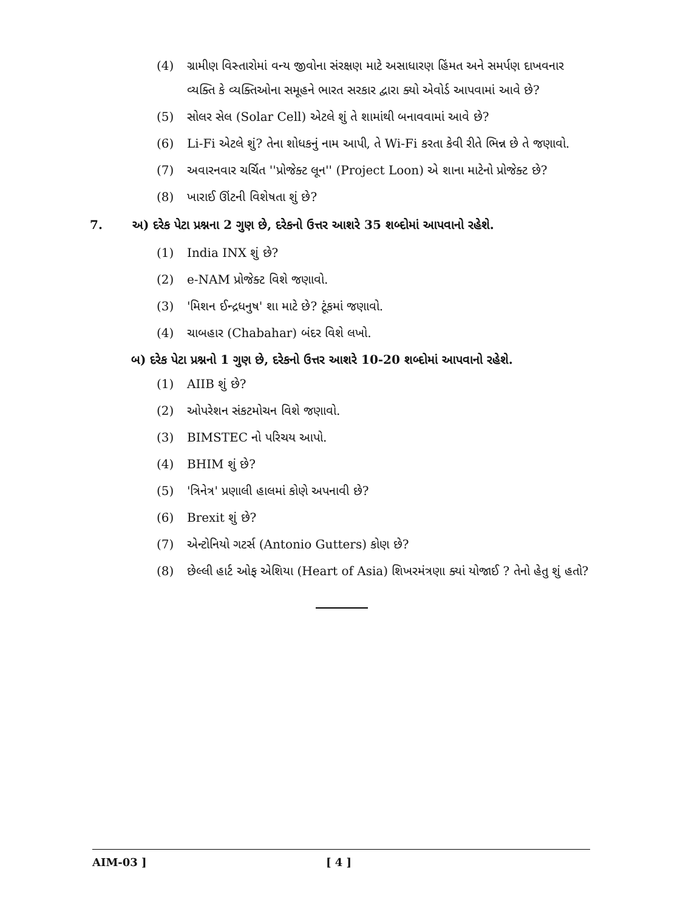(4) ગ્રામીણ વિસ્તારોમાં વન્ય જીવોના સંરક્ષણ માટે અસાધારણ હિંમત અને સમર્પણ દાખવનાર વ્યક્તિ કે વ્યક્તિઓના સમૂહને ભારત સરકાર દ્વારા ક્યો એવોર્ડ આપવામાં આવે છે?
(5) સોલર સેલ (Solar Cell) એટલે શું તે શામાંથી બનાવવામાં આવે છે?
(6) Li-Fi એટલે શું? તેના શોધકનું નામ આપી, તે Wi-Fi કરતા કેવી રીતે ભિન્ન છે તે જણાવો.
(7) અવારનવાર ચર્ચિત ''પ્રોજેક્ટ લૂન'' (Project Loon) એ શાના માટેનો પ્રોજેક્ટ છે?
(8) ખારાઈ ઊંટની વિશેષતા શું છે?
7. અ) દરેક પેટા પ્રશ્નના 2 ગુણ છે, દરેકનો ઉત્તર આશરે 35 શબ્દોમાં આપવાનો રહેશે.
(1) India INX શું છે?
(2) e-NAM પ્રોજેક્ટ વિશે જણાવો.
(3) 'મિશન ઈન્દ્રધનુષ' શા માટે છે? ટૂંકમાં જણાવો.
(4) ચાબહાર (Chabahar) બંદર વિશે લખો.
બ) દરેક પેટા પ્રશ્નનો 1 ગુણ છે, દરેકનો ઉત્તર આશરે 10-20 શબ્દોમાં આપવાનો રહેશે.
(1) AIIB શું છે?
(2) ઓપરેશન સંકટમોચન વિશે જણાવો.
(3) BIMSTEC નો પરિચય આપો.
(4) BHIM શું છે?
(5) 'ત્રિનેત્ર' પ્રણાલી હાલમાં કોણે અપનાવી છે?
(6) Brexit શું છે?
(7) એન્ટોનિયો ગટર્સ (Antonio Gutters) કોણ છે?
(8) છેલ્લી હાર્ટ ઓફ એશિયા (Heart of Asia) શિખરમંત્રણા ક્યાં યોજાઈ ? તેનો હેતુ શું હતો?
AIM-03 ] [ 4 ]